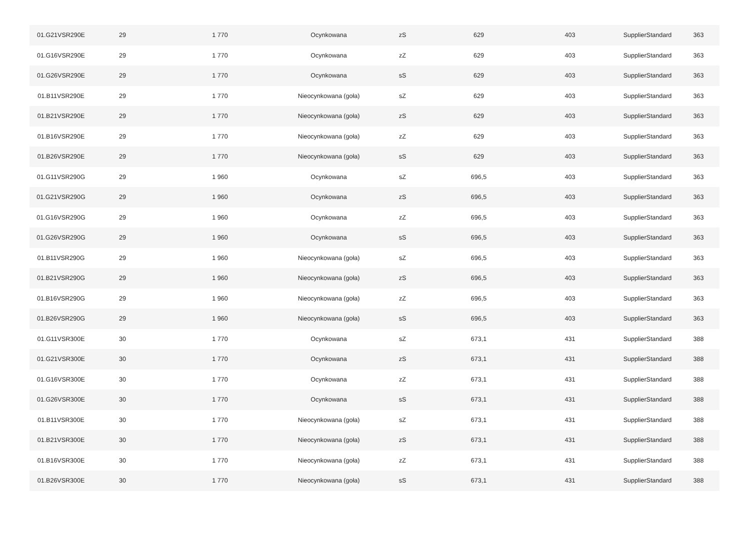| 01.G21VSR290E | 29 | 1 770 | Ocynkowana | zS | 629 | 403 | SupplierStandard | 363 |
| 01.G16VSR290E | 29 | 1 770 | Ocynkowana | zZ | 629 | 403 | SupplierStandard | 363 |
| 01.G26VSR290E | 29 | 1 770 | Ocynkowana | sS | 629 | 403 | SupplierStandard | 363 |
| 01.B11VSR290E | 29 | 1 770 | Nieocynkowana (goła) | sZ | 629 | 403 | SupplierStandard | 363 |
| 01.B21VSR290E | 29 | 1 770 | Nieocynkowana (goła) | zS | 629 | 403 | SupplierStandard | 363 |
| 01.B16VSR290E | 29 | 1 770 | Nieocynkowana (goła) | zZ | 629 | 403 | SupplierStandard | 363 |
| 01.B26VSR290E | 29 | 1 770 | Nieocynkowana (goła) | sS | 629 | 403 | SupplierStandard | 363 |
| 01.G11VSR290G | 29 | 1 960 | Ocynkowana | sZ | 696,5 | 403 | SupplierStandard | 363 |
| 01.G21VSR290G | 29 | 1 960 | Ocynkowana | zS | 696,5 | 403 | SupplierStandard | 363 |
| 01.G16VSR290G | 29 | 1 960 | Ocynkowana | zZ | 696,5 | 403 | SupplierStandard | 363 |
| 01.G26VSR290G | 29 | 1 960 | Ocynkowana | sS | 696,5 | 403 | SupplierStandard | 363 |
| 01.B11VSR290G | 29 | 1 960 | Nieocynkowana (goła) | sZ | 696,5 | 403 | SupplierStandard | 363 |
| 01.B21VSR290G | 29 | 1 960 | Nieocynkowana (goła) | zS | 696,5 | 403 | SupplierStandard | 363 |
| 01.B16VSR290G | 29 | 1 960 | Nieocynkowana (goła) | zZ | 696,5 | 403 | SupplierStandard | 363 |
| 01.B26VSR290G | 29 | 1 960 | Nieocynkowana (goła) | sS | 696,5 | 403 | SupplierStandard | 363 |
| 01.G11VSR300E | 30 | 1 770 | Ocynkowana | sZ | 673,1 | 431 | SupplierStandard | 388 |
| 01.G21VSR300E | 30 | 1 770 | Ocynkowana | zS | 673,1 | 431 | SupplierStandard | 388 |
| 01.G16VSR300E | 30 | 1 770 | Ocynkowana | zZ | 673,1 | 431 | SupplierStandard | 388 |
| 01.G26VSR300E | 30 | 1 770 | Ocynkowana | sS | 673,1 | 431 | SupplierStandard | 388 |
| 01.B11VSR300E | 30 | 1 770 | Nieocynkowana (goła) | sZ | 673,1 | 431 | SupplierStandard | 388 |
| 01.B21VSR300E | 30 | 1 770 | Nieocynkowana (goła) | zS | 673,1 | 431 | SupplierStandard | 388 |
| 01.B16VSR300E | 30 | 1 770 | Nieocynkowana (goła) | zZ | 673,1 | 431 | SupplierStandard | 388 |
| 01.B26VSR300E | 30 | 1 770 | Nieocynkowana (goła) | sS | 673,1 | 431 | SupplierStandard | 388 |